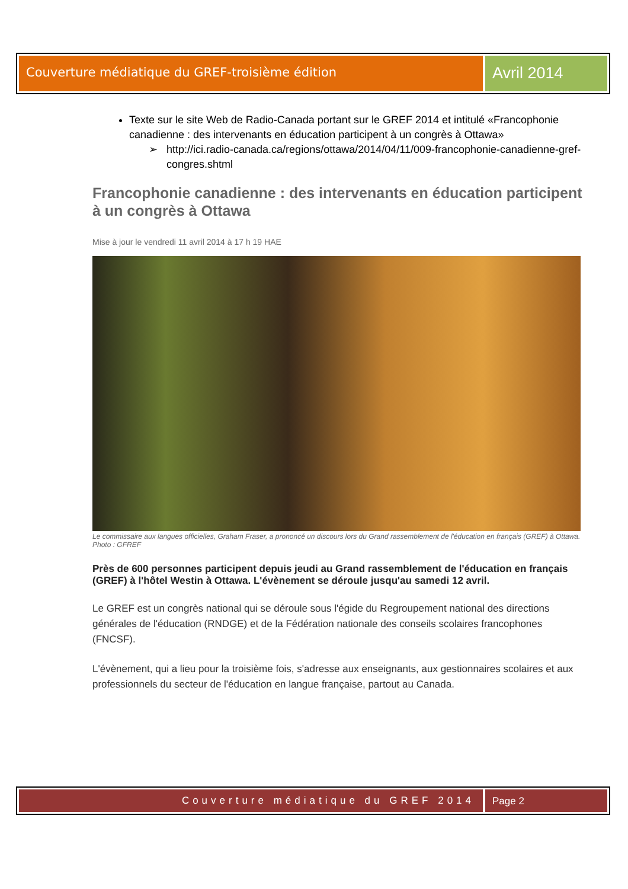Couverture médiatique du GREF-troisième édition
Avril 2014
Texte sur le site Web de Radio-Canada portant sur le GREF 2014 et intitulé «Francophonie canadienne : des intervenants en éducation participent à un congrès à Ottawa»
➢ http://ici.radio-canada.ca/regions/ottawa/2014/04/11/009-francophonie-canadienne-gref-congres.shtml
Francophonie canadienne : des intervenants en éducation participent à un congrès à Ottawa
Mise à jour le vendredi 11 avril 2014 à 17 h 19 HAE
Le commissaire aux langues officielles, Graham Fraser, a prononcé un discours lors du Grand rassemblement de l'éducation en français (GREF) à Ottawa. Photo : GFREF
Près de 600 personnes participent depuis jeudi au Grand rassemblement de l'éducation en français (GREF) à l'hôtel Westin à Ottawa. L'évènement se déroule jusqu'au samedi 12 avril.
Le GREF est un congrès national qui se déroule sous l'égide du Regroupement national des directions générales de l'éducation (RNDGE) et de la Fédération nationale des conseils scolaires francophones (FNCSF).
L'évènement, qui a lieu pour la troisième fois, s'adresse aux enseignants, aux gestionnaires scolaires et aux professionnels du secteur de l'éducation en langue française, partout au Canada.
Couverture médiatique du GREF 2014
Page 2